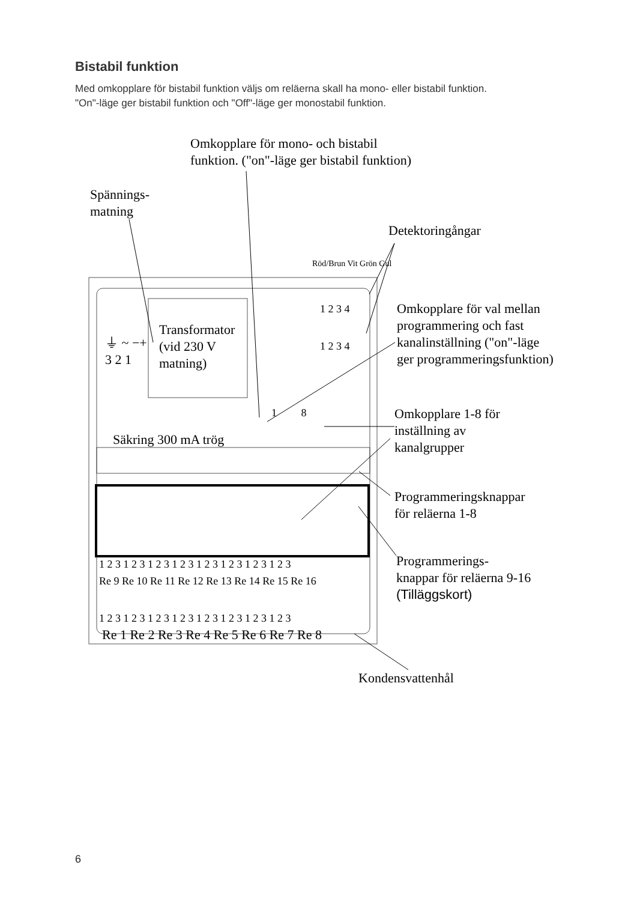Bistabil funktion
Med omkopplare för bistabil funktion väljs om reläerna skall ha mono- eller bistabil funktion.
"On"-läge ger bistabil funktion och "Off"-läge ger monostabil funktion.
Omkopplare för mono- och bistabil
funktion. ("on"-läge ger bistabil funktion)
Spännings-
matning
Detektoringångar
Röd/Brun Vit Grön Gul
1 2 3 4
1 2 3 4
Omkopplare för val mellan
programmering och fast
kanalinställning ("on"-läge
ger programmeringsfunktion)
Transformator
(vid 230 V
matning)
⏚ ~ −+
3 2 1
1 8
Omkopplare 1-8 för
inställning av
kanalgrupper
Säkring 300 mA trög
Programmeringsknappar
för reläerna 1-8
1 2 3 1 2 3 1 2 3 1 2 3 1 2 3 1 2 3 1 2 3 1 2 3
Re 9 Re 10 Re 11 Re 12 Re 13 Re 14 Re 15 Re 16
Programmerings-
knappar för reläerna 9-16
(Tilläggskort)
1 2 3 1 2 3 1 2 3 1 2 3 1 2 3 1 2 3 1 2 3 1 2 3
Re 1 Re 2 Re 3 Re 4 Re 5 Re 6 Re 7 Re 8
Kondensvattenhål
6